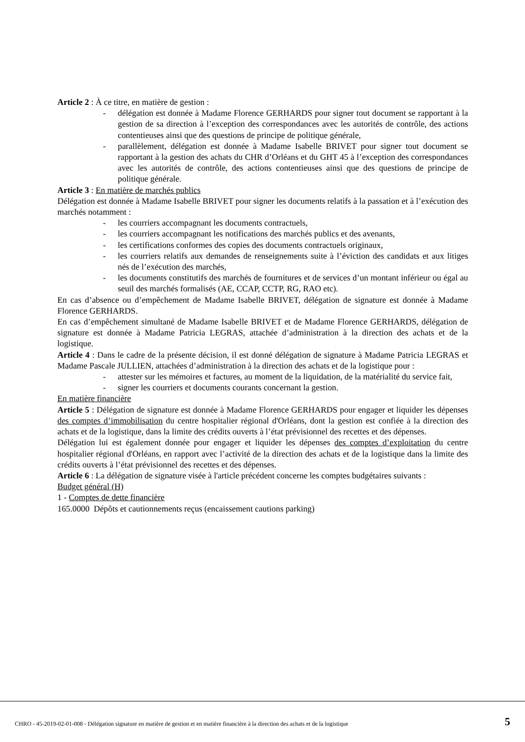Article 2 : À ce titre, en matière de gestion :
- délégation est donnée à Madame Florence GERHARDS pour signer tout document se rapportant à la gestion de sa direction à l’exception des correspondances avec les autorités de contrôle, des actions contentieuses ainsi que des questions de principe de politique générale,
- parallèlement, délégation est donnée à Madame Isabelle BRIVET pour signer tout document se rapportant à la gestion des achats du CHR d’Orléans et du GHT 45 à l’exception des correspondances avec les autorités de contrôle, des actions contentieuses ainsi que des questions de principe de politique générale.
Article 3 : En matière de marchés publics
Délégation est donnée à Madame Isabelle BRIVET pour signer les documents relatifs à la passation et à l’exécution des marchés notamment :
- les courriers accompagnant les documents contractuels,
- les courriers accompagnant les notifications des marchés publics et des avenants,
- les certifications conformes des copies des documents contractuels originaux,
- les courriers relatifs aux demandes de renseignements suite à l’éviction des candidats et aux litiges nés de l’exécution des marchés,
- les documents constitutifs des marchés de fournitures et de services d’un montant inférieur ou égal au seuil des marchés formalisés (AE, CCAP, CCTP, RG, RAO etc).
En cas d’absence ou d’empêchement de Madame Isabelle BRIVET, délégation de signature est donnée à Madame Florence GERHARDS.
En cas d’empêchement simultané de Madame Isabelle BRIVET et de Madame Florence GERHARDS, délégation de signature est donnée à Madame Patricia LEGRAS, attachée d’administration à la direction des achats et de la logistique.
Article 4 : Dans le cadre de la présente décision, il est donné délégation de signature à Madame Patricia LEGRAS et Madame Pascale JULLIEN, attachées d’administration à la direction des achats et de la logistique pour :
- attester sur les mémoires et factures, au moment de la liquidation, de la matérialité du service fait,
- signer les courriers et documents courants concernant la gestion.
En matière financière
Article 5 : Délégation de signature est donnée à Madame Florence GERHARDS pour engager et liquider les dépenses des comptes d’immobilisation du centre hospitalier régional d'Orléans, dont la gestion est confiée à la direction des achats et de la logistique, dans la limite des crédits ouverts à l’état prévisionnel des recettes et des dépenses.
Délégation lui est également donnée pour engager et liquider les dépenses des comptes d’exploitation du centre hospitalier régional d'Orléans, en rapport avec l’activité de la direction des achats et de la logistique dans la limite des crédits ouverts à l’état prévisionnel des recettes et des dépenses.
Article 6 : La délégation de signature visée à l'article précédent concerne les comptes budgétaires suivants :
Budget général (H)
1 - Comptes de dette financière
165.0000 Dépôts et cautionnements reçus (encaissement cautions parking)
CHRO - 45-2019-02-01-008 - Délégation signature en matière de gestion et en matière financière à la direction des achats et de la logistique
5